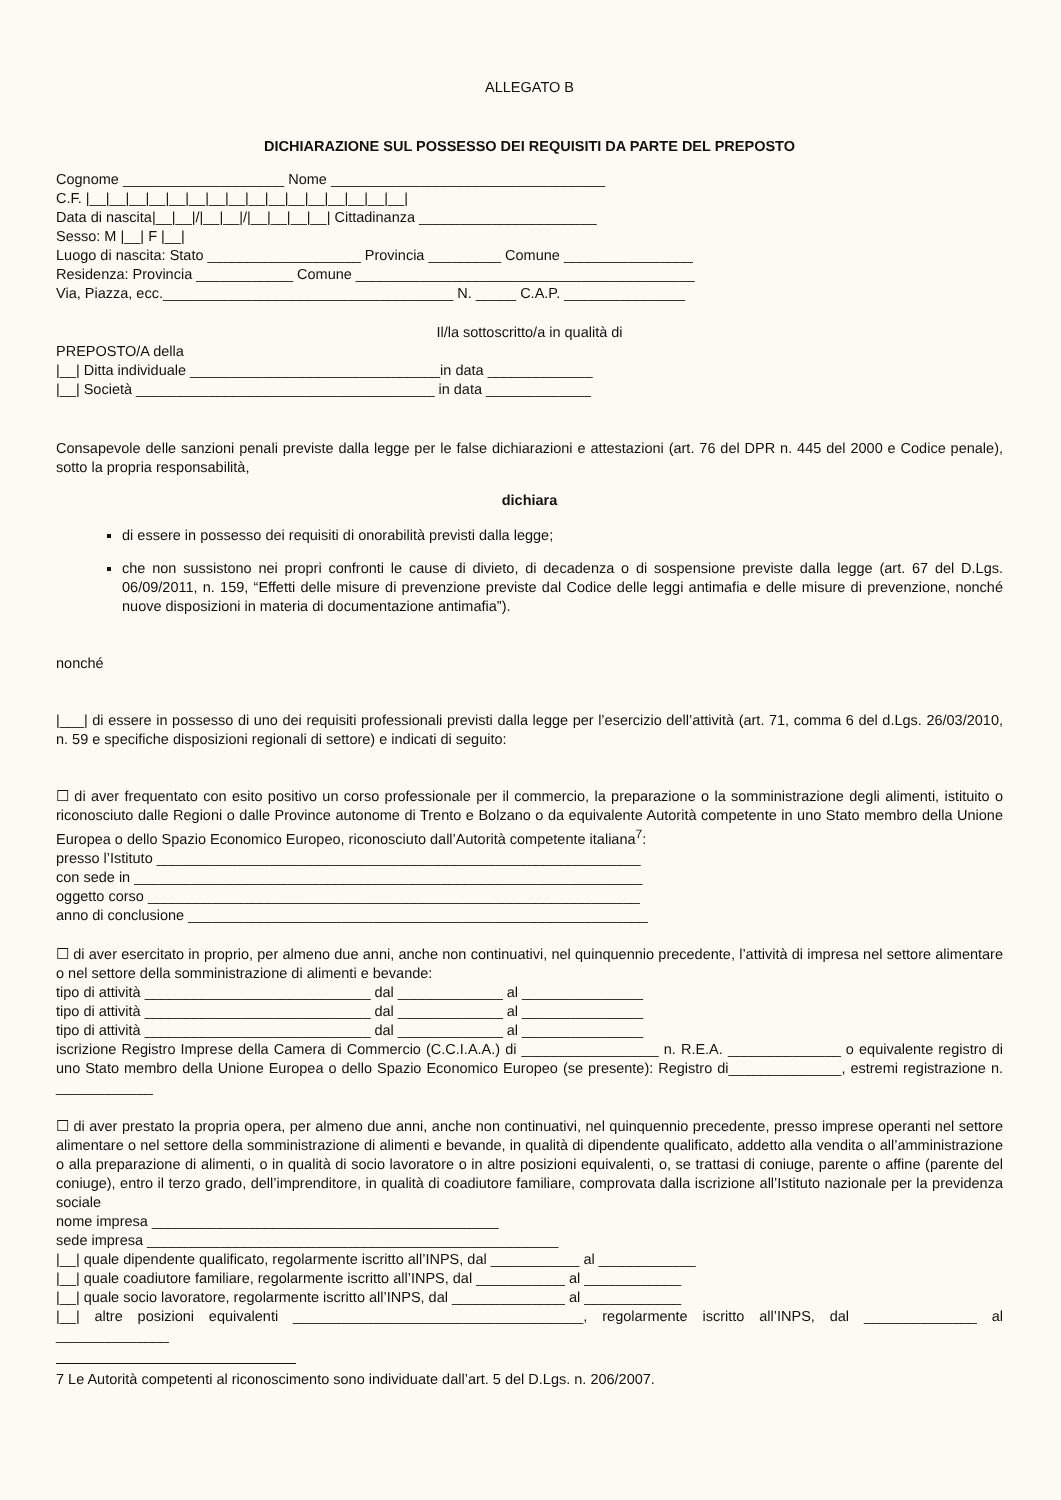ALLEGATO B
DICHIARAZIONE SUL POSSESSO DEI REQUISITI DA PARTE DEL PREPOSTO
Cognome ____________________ Nome __________________________________
C.F. |__|__|__|__|__|__|__|__|__|__|__|__|__|__|__|__|
Data di nascita|__|__|/|__|__|/|__|__|__|__| Cittadinanza ______________________
Sesso: M |__| F |__|
Luogo di nascita: Stato ___________________ Provincia _________ Comune ________________
Residenza: Provincia ____________ Comune __________________________________________
Via, Piazza, ecc.____________________________________ N. _____ C.A.P. _______________
Il/la sottoscritto/a in qualità di
PREPOSTO/A della
|__| Ditta individuale _______________________________in data _____________
|__| Società _____________________________________ in data _____________
Consapevole delle sanzioni penali previste dalla legge per le false dichiarazioni e attestazioni (art. 76 del DPR n. 445 del 2000 e Codice penale), sotto la propria responsabilità,
dichiara
di essere in possesso dei requisiti di onorabilità previsti dalla legge;
che non sussistono nei propri confronti le cause di divieto, di decadenza o di sospensione previste dalla legge (art. 67 del D.Lgs. 06/09/2011, n. 159, “Effetti delle misure di prevenzione previste dal Codice delle leggi antimafia e delle misure di prevenzione, nonché nuove disposizioni in materia di documentazione antimafia”).
nonché
|___| di essere in possesso di uno dei requisiti professionali previsti dalla legge per l’esercizio dell’attività (art. 71, comma 6 del d.Lgs. 26/03/2010, n. 59 e specifiche disposizioni regionali di settore) e indicati di seguito:
☐ di aver frequentato con esito positivo un corso professionale per il commercio, la preparazione o la somministrazione degli alimenti, istituito o riconosciuto dalle Regioni o dalle Province autonome di Trento e Bolzano o da equivalente Autorità competente in uno Stato membro della Unione Europea o dello Spazio Economico Europeo, riconosciuto dall’Autorità competente italiana<sup>7</sup>:
presso l’Istituto ____________________________________________________________
con sede in _______________________________________________________________
oggetto corso _____________________________________________________________
anno di conclusione _________________________________________________________
☐ di aver esercitato in proprio, per almeno due anni, anche non continuativi, nel quinquennio precedente, l’attività di impresa nel settore alimentare o nel settore della somministrazione di alimenti e bevande:
tipo di attività ____________________________ dal _____________ al _______________
tipo di attività ____________________________ dal _____________ al _______________
tipo di attività ____________________________ dal _____________ al _______________
iscrizione Registro Imprese della Camera di Commercio (C.C.I.A.A.) di _________________ n. R.E.A. ______________ o equivalente registro di uno Stato membro della Unione Europea o dello Spazio Economico Europeo (se presente): Registro di______________, estremi registrazione n. ____________
☐ di aver prestato la propria opera, per almeno due anni, anche non continuativi, nel quinquennio precedente, presso imprese operanti nel settore alimentare o nel settore della somministrazione di alimenti e bevande, in qualità di dipendente qualificato, addetto alla vendita o all’amministrazione o alla preparazione di alimenti, o in qualità di socio lavoratore o in altre posizioni equivalenti, o, se trattasi di coniuge, parente o affine (parente del coniuge), entro il terzo grado, dell’imprenditore, in qualità di coadiutore familiare, comprovata dalla iscrizione all’Istituto nazionale per la previdenza sociale
nome impresa ___________________________________________
sede impresa ___________________________________________________
|__| quale dipendente qualificato, regolarmente iscritto all’INPS, dal ___________ al ____________
|__| quale coadiutore familiare, regolarmente iscritto all’INPS, dal ___________ al ____________
|__| quale socio lavoratore, regolarmente iscritto all’INPS, dal ______________ al ____________
|__| altre posizioni equivalenti ____________________________________, regolarmente iscritto all’INPS, dal ______________ al ______________
7 Le Autorità competenti al riconoscimento sono individuate dall’art. 5 del D.Lgs. n. 206/2007.